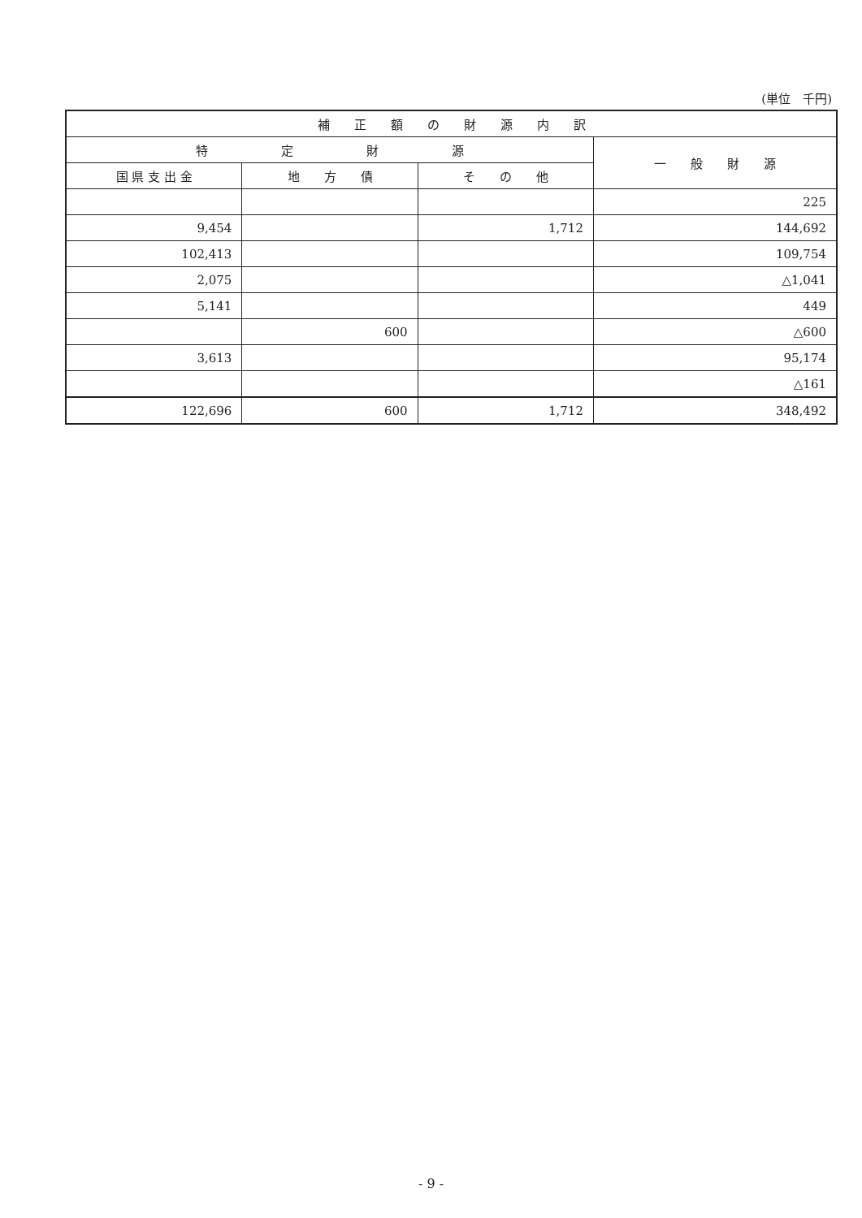(単位　千円)
| 補 正 額 の 財 源 内 訳 | | | |
| --- | --- | --- | --- |
| 特 定 財 源 | | | 一 般 財 源 |
| 国 県 支 出 金 | 地 方 債 | そ の 他 | |
| | | | 225 |
| 9,454 | | 1,712 | 144,692 |
| 102,413 | | | 109,754 |
| 2,075 | | | △1,041 |
| 5,141 | | | 449 |
| | 600 | | △600 |
| 3,613 | | | 95,174 |
| | | | △161 |
| 122,696 | 600 | 1,712 | 348,492 |
- 9 -